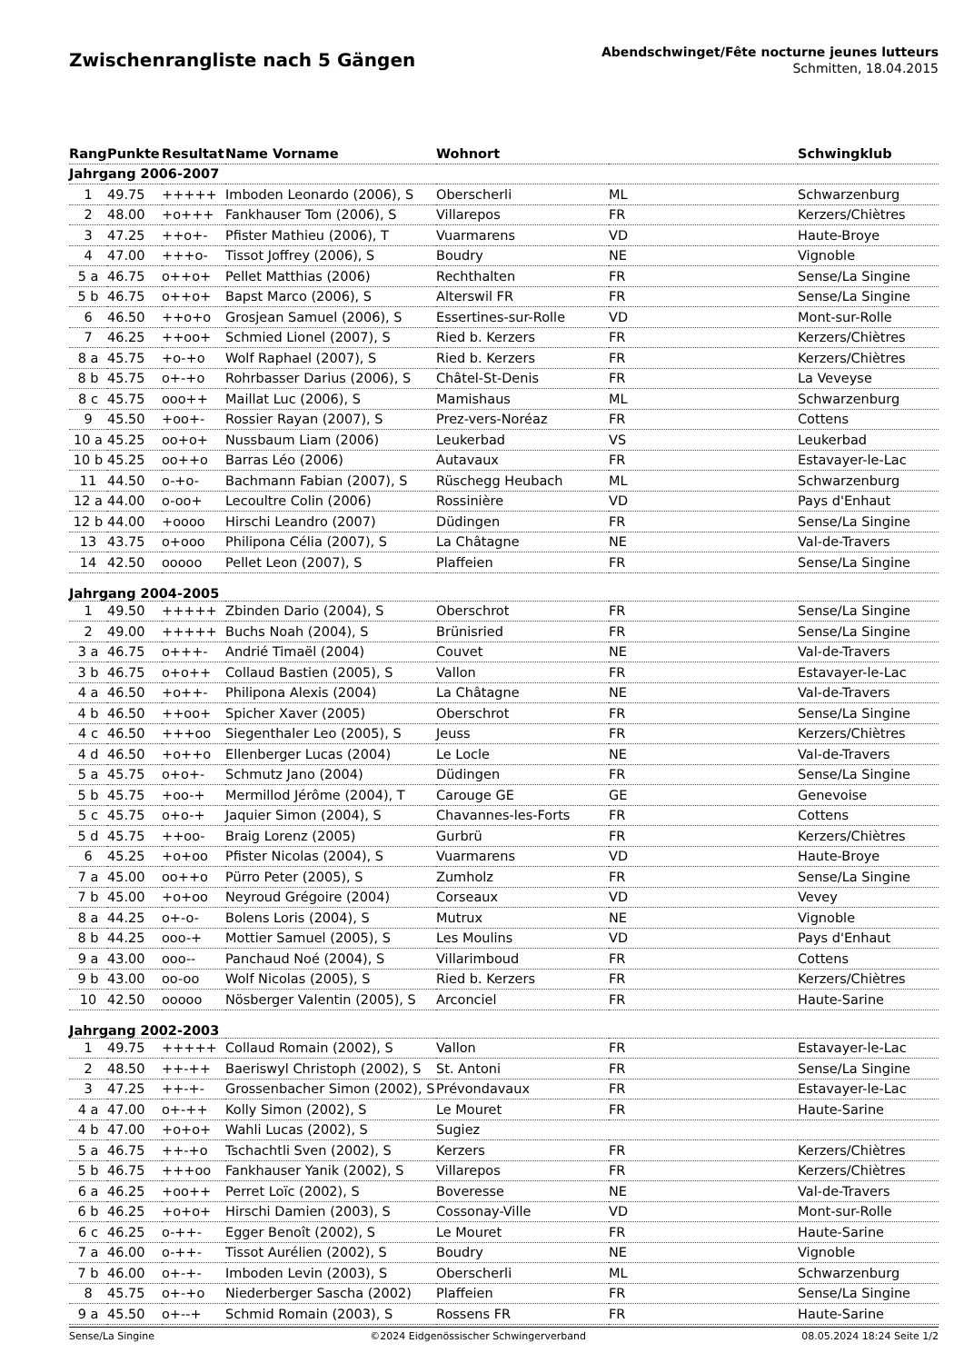Zwischenrangliste nach 5 Gängen
Abendschwinget/Fête nocturne jeunes lutteurs
Schmitten, 18.04.2015
| Rang | Punkte | Resultat | Name Vorname | Wohnort | | Schwingklub |
| --- | --- | --- | --- | --- | --- | --- |
| Jahrgang 2006-2007 | | | | | | |
| 1 | 49.75 | +++++ | Imboden Leonardo (2006), S | Oberscherli | ML | Schwarzenburg |
| 2 | 48.00 | +o+++ | Fankhauser Tom (2006), S | Villarepos | FR | Kerzers/Chiètres |
| 3 | 47.25 | ++o+- | Pfister Mathieu (2006), T | Vuarmarens | VD | Haute-Broye |
| 4 | 47.00 | +++o- | Tissot Joffrey (2006), S | Boudry | NE | Vignoble |
| 5 a | 46.75 | o++o+ | Pellet Matthias (2006) | Rechthalten | FR | Sense/La Singine |
| 5 b | 46.75 | o++o+ | Bapst Marco (2006), S | Alterswil FR | FR | Sense/La Singine |
| 6 | 46.50 | ++o+o | Grosjean Samuel (2006), S | Essertines-sur-Rolle | VD | Mont-sur-Rolle |
| 7 | 46.25 | ++oo+ | Schmied Lionel (2007), S | Ried b. Kerzers | FR | Kerzers/Chiètres |
| 8 a | 45.75 | +o-+o | Wolf Raphael (2007), S | Ried b. Kerzers | FR | Kerzers/Chiètres |
| 8 b | 45.75 | o+-+o | Rohrbasser Darius (2006), S | Châtel-St-Denis | FR | La Veveyse |
| 8 c | 45.75 | ooo++ | Maillat Luc (2006), S | Mamishaus | ML | Schwarzenburg |
| 9 | 45.50 | +oo+- | Rossier Rayan (2007), S | Prez-vers-Noréaz | FR | Cottens |
| 10 a | 45.25 | oo+o+ | Nussbaum Liam (2006) | Leukerbad | VS | Leukerbad |
| 10 b | 45.25 | oo++o | Barras Léo (2006) | Autavaux | FR | Estavayer-le-Lac |
| 11 | 44.50 | o-+o- | Bachmann Fabian (2007), S | Rüschegg Heubach | ML | Schwarzenburg |
| 12 a | 44.00 | o-oo+ | Lecoultre Colin (2006) | Rossinière | VD | Pays d'Enhaut |
| 12 b | 44.00 | +oooo | Hirschi Leandro (2007) | Düdingen | FR | Sense/La Singine |
| 13 | 43.75 | o+ooo | Philipona Célia (2007), S | La Châtagne | NE | Val-de-Travers |
| 14 | 42.50 | ooooo | Pellet Leon (2007), S | Plaffeien | FR | Sense/La Singine |
| Jahrgang 2004-2005 | | | | | | |
| 1 | 49.50 | +++++ | Zbinden Dario (2004), S | Oberschrot | FR | Sense/La Singine |
| 2 | 49.00 | +++++ | Buchs Noah (2004), S | Brünisried | FR | Sense/La Singine |
| 3 a | 46.75 | o+++- | Andrié Timaël (2004) | Couvet | NE | Val-de-Travers |
| 3 b | 46.75 | o+o++ | Collaud Bastien (2005), S | Vallon | FR | Estavayer-le-Lac |
| 4 a | 46.50 | +o++- | Philipona Alexis (2004) | La Châtagne | NE | Val-de-Travers |
| 4 b | 46.50 | ++oo+ | Spicher Xaver (2005) | Oberschrot | FR | Sense/La Singine |
| 4 c | 46.50 | +++oo | Siegenthaler Leo (2005), S | Jeuss | FR | Kerzers/Chiètres |
| 4 d | 46.50 | +o++o | Ellenberger Lucas (2004) | Le Locle | NE | Val-de-Travers |
| 5 a | 45.75 | o+o+- | Schmutz Jano (2004) | Düdingen | FR | Sense/La Singine |
| 5 b | 45.75 | +oo-+ | Mermillod Jérôme (2004), T | Carouge GE | GE | Genevoise |
| 5 c | 45.75 | o+o-+ | Jaquier Simon (2004), S | Chavannes-les-Forts | FR | Cottens |
| 5 d | 45.75 | ++oo- | Braig Lorenz (2005) | Gurbrü | FR | Kerzers/Chiètres |
| 6 | 45.25 | +o+oo | Pfister Nicolas (2004), S | Vuarmarens | VD | Haute-Broye |
| 7 a | 45.00 | oo++o | Pürro Peter (2005), S | Zumholz | FR | Sense/La Singine |
| 7 b | 45.00 | +o+oo | Neyroud Grégoire (2004) | Corseaux | VD | Vevey |
| 8 a | 44.25 | o+-o- | Bolens Loris (2004), S | Mutrux | NE | Vignoble |
| 8 b | 44.25 | ooo-+ | Mottier Samuel (2005), S | Les Moulins | VD | Pays d'Enhaut |
| 9 a | 43.00 | ooo-- | Panchaud Noé (2004), S | Villarimboud | FR | Cottens |
| 9 b | 43.00 | oo-oo | Wolf Nicolas (2005), S | Ried b. Kerzers | FR | Kerzers/Chiètres |
| 10 | 42.50 | ooooo | Nösberger Valentin (2005), S | Arconciel | FR | Haute-Sarine |
| Jahrgang 2002-2003 | | | | | | |
| 1 | 49.75 | +++++ | Collaud Romain (2002), S | Vallon | FR | Estavayer-le-Lac |
| 2 | 48.50 | ++-++ | Baeriswyl Christoph (2002), S | St. Antoni | FR | Sense/La Singine |
| 3 | 47.25 | ++-+- | Grossenbacher Simon (2002), S | Prévondavaux | FR | Estavayer-le-Lac |
| 4 a | 47.00 | o+-++ | Kolly Simon (2002), S | Le Mouret | FR | Haute-Sarine |
| 4 b | 47.00 | +o+o+ | Wahli Lucas (2002), S | Sugiez | | |
| 5 a | 46.75 | ++-+o | Tschachtli Sven (2002), S | Kerzers | FR | Kerzers/Chiètres |
| 5 b | 46.75 | +++oo | Fankhauser Yanik (2002), S | Villarepos | FR | Kerzers/Chiètres |
| 6 a | 46.25 | +oo++ | Perret Loïc (2002), S | Boveresse | NE | Val-de-Travers |
| 6 b | 46.25 | +o+o+ | Hirschi Damien (2003), S | Cossonay-Ville | VD | Mont-sur-Rolle |
| 6 c | 46.25 | o-++- | Egger Benoît (2002), S | Le Mouret | FR | Haute-Sarine |
| 7 a | 46.00 | o-++- | Tissot Aurélien (2002), S | Boudry | NE | Vignoble |
| 7 b | 46.00 | o+-+- | Imboden Levin (2003), S | Oberscherli | ML | Schwarzenburg |
| 8 | 45.75 | o+-+o | Niederberger Sascha (2002) | Plaffeien | FR | Sense/La Singine |
| 9 a | 45.50 | o+--+ | Schmid Romain (2003), S | Rossens FR | FR | Haute-Sarine |
Sense/La Singine ©2024 Eidgenössischer Schwingerverband 08.05.2024 18:24 Seite 1/2